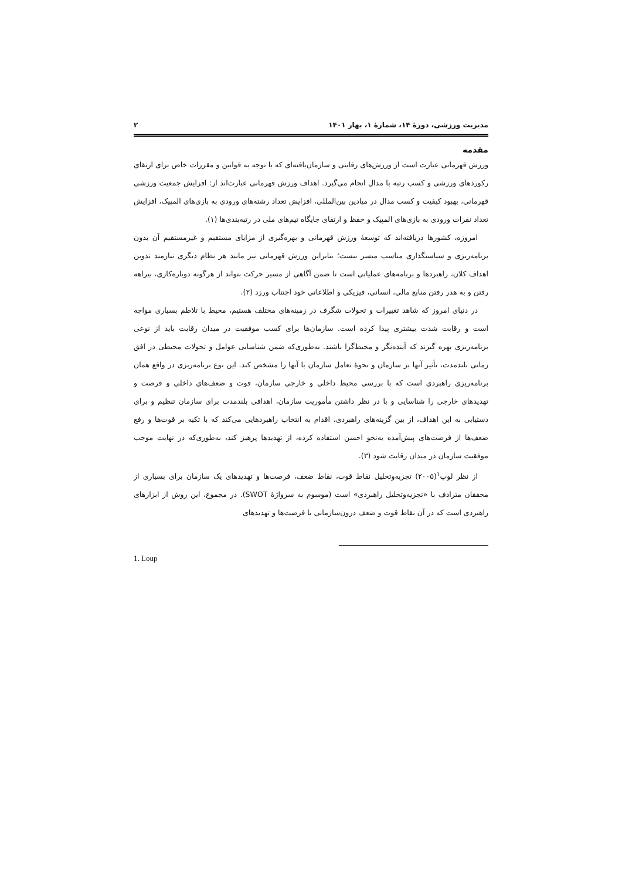مدیریت ورزشی، دورهٔ ۱۴، شمارهٔ ۱، بهار ۱۴۰۱ ۲
مقدمه
ورزش قهرمانی عبارت است از ورزش‌های رقابتی و سازمان‌یافته‌ای که با توجه به قوانین و مقررات خاص برای ارتقای رکوردهای ورزشی و کسب رتبه یا مدال انجام می‌گیرد. اهداف ورزش قهرمانی عبارت‌اند از: افزایش جمعیت ورزشی قهرمانی، بهبود کیفیت و کسب مدال در میادین بین‌المللی، افزایش تعداد رشته‌های ورودی به بازی‌های المپیک، افزایش تعداد نفرات ورودی به بازی‌های المپیک و حفظ و ارتقای جایگاه تیم‌های ملی در رتبه‌بندی‌ها (۱).
امروزه، کشورها دریافته‌اند که توسعهٔ ورزش قهرمانی و بهره‌گیری از مزایای مستقیم و غیرمستقیم آن بدون برنامه‌ریزی و سیاستگذاری مناسب میسر نیست؛ بنابراین ورزش قهرمانی نیز مانند هر نظام دیگری نیازمند تدوین اهداف کلان، راهبردها و برنامه‌های عملیاتی است تا ضمن آگاهی از مسیر حرکت بتواند از هرگونه دوباره‌کاری، بیراهه رفتن و به هدر رفتن منابع مالی، انسانی، فیزیکی و اطلاعاتی خود اجتناب ورزد (۲).
در دنیای امروز که شاهد تغییرات و تحولات شگرف در زمینه‌های مختلف هستیم، محیط با تلاطم بسیاری مواجه است و رقابت شدت بیشتری پیدا کرده است. سازمان‌ها برای کسب موفقیت در میدان رقابت باید از نوعی برنامه‌ریزی بهره گیرند که آینده‌نگر و محیط‌گرا باشند. به‌طوری‌که ضمن شناسایی عوامل و تحولات محیطی در افق زمانی بلندمدت، تأثیر آنها بر سازمان و نحوهٔ تعامل سازمان با آنها را مشخص کند. این نوع برنامه‌ریزی در واقع همان برنامه‌ریزی راهبردی است که با بررسی محیط داخلی و خارجی سازمان، قوت و ضعف‌های داخلی و فرصت و تهدیدهای خارجی را شناسایی و با در نظر داشتن مأموریت سازمان، اهدافی بلندمدت برای سازمان تنظیم و برای دستیابی به این اهداف، از بین گزینه‌های راهبردی، اقدام به انتخاب راهبردهایی می‌کند که با تکیه بر قوت‌ها و رفع ضعف‌ها از فرصت‌های پیش‌آمده به‌نحو احسن استفاده کرده، از تهدیدها پرهیز کند، به‌طوری‌که در نهایت موجب موفقیت سازمان در میدان رقابت شود (۳).
از نظر لوپ<sup>۱</sup>(۲۰۰۵) تجزیه‌وتحلیل نقاط قوت، نقاط ضعف، فرصت‌ها و تهدیدهای یک سازمان برای بسیاری از محققان مترادف با «تجزیه‌وتحلیل راهبردی» است (موسوم به سرواژهٔ SWOT). در مجموع، این روش از ابزارهای راهبردی است که در آن نقاط قوت و ضعف درون‌سازمانی با فرصت‌ها و تهدیدهای
1. Loup